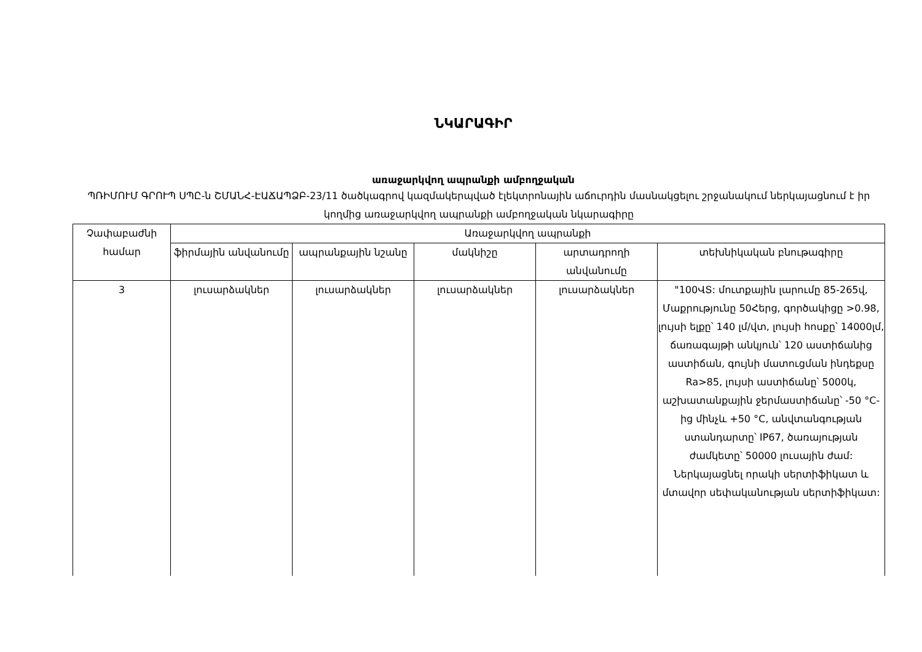ՆԿԱՐԱԳԻՐ
առաջարկվող ապրանքի ամբողջական
ՊՌԻՄՈՒՄ ԳՐՈՒՊ ՍՊԸ-ն ՇՄԱՆՀ-ԷԱՃԱՊՁԲ-23/11 ծածկագրով կազմակերպված էլեկտրոնային աճուրդին մասնակցելու շրջանակում ներկայացնում է իր կողմից առաջարկվող ապրանքի ամբողջական նկարագիրը
| Չափաբաժնի համար | Առաջարկվող ապրանքի | | | | |
| --- | --- | --- | --- | --- | --- |
| | ֆիրմային անվանումը | ապրանքային նշանը | մակնիշը | արտադրողի անվանումը | տեխնիկական բնութագիրը |
| 3 | լուսարձակներ | լուսարձակներ | լուսարձակներ | լուսարձակներ | "100ՎՏ: մուտքային լարումը 85-265վ, Մաքրությունը 50Հերց, գործակիցը >0.98, լույսի ելքը՝ 140 լմ/վտ, լույսի հոսքը՝ 14000լմ, ճառագայթի անկյուն՝ 120 աստիճանից աստիճան, գույնի մատուցման ինդեքսը Ra>85, լույսի աստիճանը՝ 5000կ, աշխատանքային ջերմաստիճանը՝ -50 °C-ից մինչև +50 °C, անվտանգության ստանդարտը՝ IP67, ծառայության ժամկետը՝ 50000 լուսային ժամ: Ներկայացնել որակի սերտիֆիկատ և մտավոր սեփականության սերտիֆիկատ: |